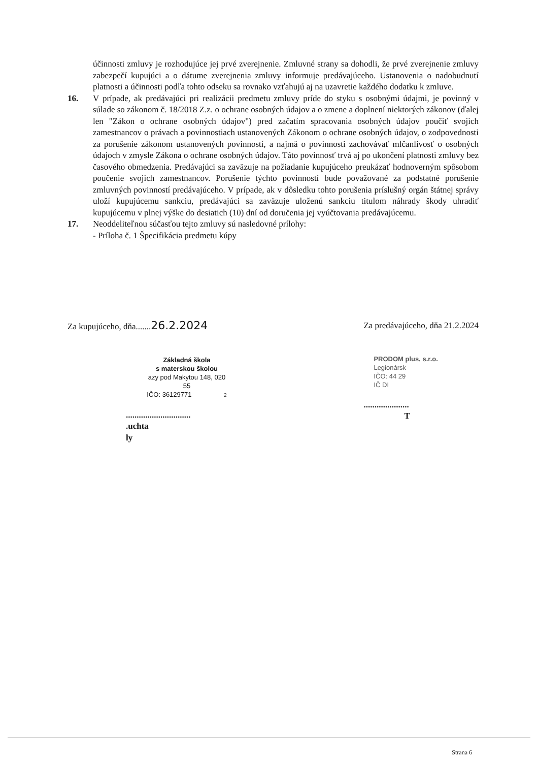účinnosti zmluvy je rozhodujúce jej prvé zverejnenie. Zmluvné strany sa dohodli, že prvé zverejnenie zmluvy zabezpečí kupujúci a o dátume zverejnenia zmluvy informuje predávajúceho. Ustanovenia o nadobudnutí platnosti a účinnosti podľa tohto odseku sa rovnako vzťahujú aj na uzavretie každého dodatku k zmluve.
16. V prípade, ak predávajúci pri realizácii predmetu zmluvy príde do styku s osobnými údajmi, je povinný v súlade so zákonom č. 18/2018 Z.z. o ochrane osobných údajov a o zmene a doplnení niektorých zákonov (ďalej len "Zákon o ochrane osobných údajov") pred začatím spracovania osobných údajov poučiť svojich zamestnancov o právach a povinnostiach ustanovených Zákonom o ochrane osobných údajov, o zodpovednosti za porušenie zákonom ustanovených povinností, a najmä o povinnosti zachovávať mlčanlivosť o osobných údajoch v zmysle Zákona o ochrane osobných údajov. Táto povinnosť trvá aj po ukončení platnosti zmluvy bez časového obmedzenia. Predávajúci sa zaväzuje na požiadanie kupujúceho preukázať hodnoverným spôsobom poučenie svojich zamestnancov. Porušenie týchto povinností bude považované za podstatné porušenie zmluvných povinností predávajúceho. V prípade, ak v dôsledku tohto porušenia príslušný orgán štátnej správy uloží kupujúcemu sankciu, predávajúci sa zaväzuje uloženú sankciu titulom náhrady škody uhradiť kupujúcemu v plnej výške do desiatich (10) dní od doručenia jej vyúčtovania predávajúcemu.
17. Neoddeliteľnou súčasťou tejto zmluvy sú nasledovné prílohy:
- Príloha č. 1 Špecifikácia predmetu kúpy
Za kupujúceho, dňa.......26.2.2024
Základná škola
s materskou školou
azy pod Makytou 148, 020 55
IČO: 36129771 2
..............................
.uchta
ly
Za predávajúceho, dňa 21.2.2024
PRODOM plus, s.r.o.
Legionársk
IČO: 44 29
IČ DI
.....................
T
Strana 6